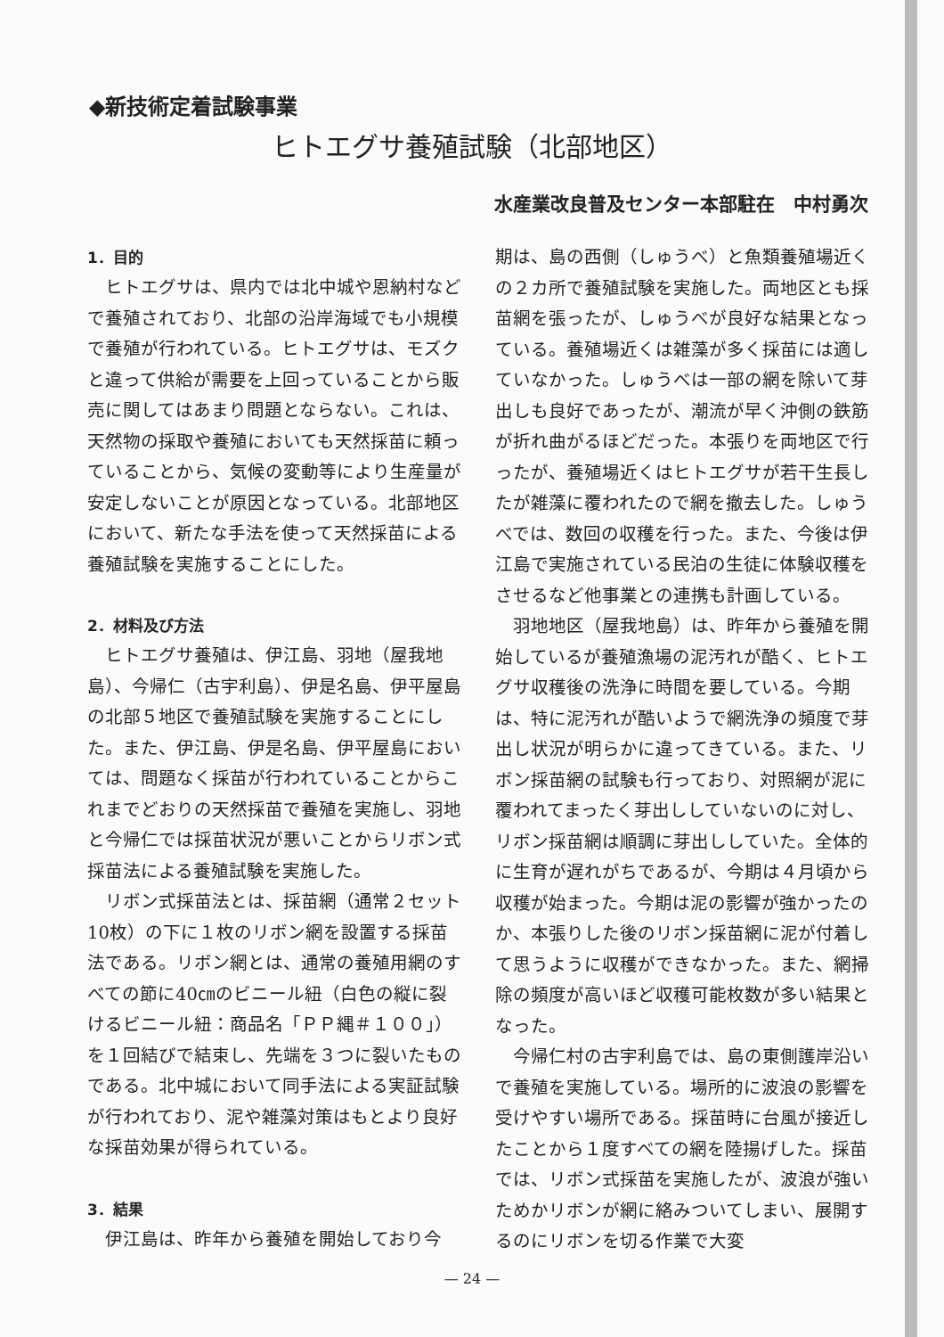◆新技術定着試験事業
ヒトエグサ養殖試験（北部地区）
水産業改良普及センター本部駐在　中村勇次
1．目的
ヒトエグサは、県内では北中城や恩納村などで養殖されており、北部の沿岸海域でも小規模で養殖が行われている。ヒトエグサは、モズクと違って供給が需要を上回っていることから販売に関してはあまり問題とならない。これは、天然物の採取や養殖においても天然採苗に頼っていることから、気候の変動等により生産量が安定しないことが原因となっている。北部地区において、新たな手法を使って天然採苗による養殖試験を実施することにした。
2．材料及び方法
ヒトエグサ養殖は、伊江島、羽地（屋我地島）、今帰仁（古宇利島）、伊是名島、伊平屋島の北部５地区で養殖試験を実施することにした。また、伊江島、伊是名島、伊平屋島においては、問題なく採苗が行われていることからこれまでどおりの天然採苗で養殖を実施し、羽地と今帰仁では採苗状況が悪いことからリボン式採苗法による養殖試験を実施した。
リボン式採苗法とは、採苗網（通常２セット10枚）の下に１枚のリボン網を設置する採苗法である。リボン網とは、通常の養殖用網のすべての節に40㎝のビニール紐（白色の縦に裂けるビニール紐：商品名「ＰＰ縄＃１００」）を１回結びで結束し、先端を３つに裂いたものである。北中城において同手法による実証試験が行われており、泥や雑藻対策はもとより良好な採苗効果が得られている。
3．結果
伊江島は、昨年から養殖を開始しており今
期は、島の西側（しゅうべ）と魚類養殖場近くの２カ所で養殖試験を実施した。両地区とも採苗網を張ったが、しゅうべが良好な結果となっている。養殖場近くは雑藻が多く採苗には適していなかった。しゅうべは一部の網を除いて芽出しも良好であったが、潮流が早く沖側の鉄筋が折れ曲がるほどだった。本張りを両地区で行ったが、養殖場近くはヒトエグサが若干生長したが雑藻に覆われたので網を撤去した。しゅうべでは、数回の収穫を行った。また、今後は伊江島で実施されている民泊の生徒に体験収穫をさせるなど他事業との連携も計画している。
羽地地区（屋我地島）は、昨年から養殖を開始しているが養殖漁場の泥汚れが酷く、ヒトエグサ収穫後の洗浄に時間を要している。今期は、特に泥汚れが酷いようで網洗浄の頻度で芽出し状況が明らかに違ってきている。また、リボン採苗網の試験も行っており、対照網が泥に覆われてまったく芽出ししていないのに対し、リボン採苗網は順調に芽出ししていた。全体的に生育が遅れがちであるが、今期は４月頃から収穫が始まった。今期は泥の影響が強かったのか、本張りした後のリボン採苗網に泥が付着して思うように収穫ができなかった。また、網掃除の頻度が高いほど収穫可能枚数が多い結果となった。
今帰仁村の古宇利島では、島の東側護岸沿いで養殖を実施している。場所的に波浪の影響を受けやすい場所である。採苗時に台風が接近したことから１度すべての網を陸揚げした。採苗では、リボン式採苗を実施したが、波浪が強いためかリボンが網に絡みついてしまい、展開するのにリボンを切る作業で大変
— 24 —